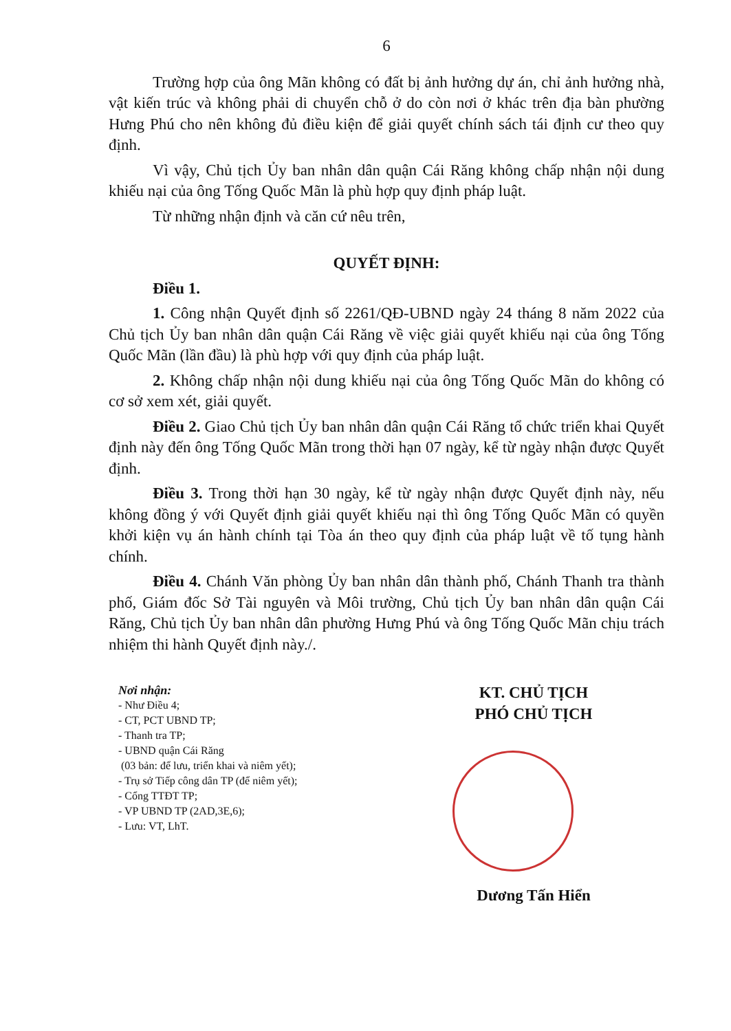6
Trường hợp của ông Mãn không có đất bị ảnh hưởng dự án, chỉ ảnh hưởng nhà, vật kiến trúc và không phải di chuyển chỗ ở do còn nơi ở khác trên địa bàn phường Hưng Phú cho nên không đủ điều kiện để giải quyết chính sách tái định cư theo quy định.
Vì vậy, Chủ tịch Ủy ban nhân dân quận Cái Răng không chấp nhận nội dung khiếu nại của ông Tống Quốc Mãn là phù hợp quy định pháp luật.
Từ những nhận định và căn cứ nêu trên,
QUYẾT ĐỊNH:
Điều 1.
1. Công nhận Quyết định số 2261/QĐ-UBND ngày 24 tháng 8 năm 2022 của Chủ tịch Ủy ban nhân dân quận Cái Răng về việc giải quyết khiếu nại của ông Tống Quốc Mãn (lần đầu) là phù hợp với quy định của pháp luật.
2. Không chấp nhận nội dung khiếu nại của ông Tống Quốc Mãn do không có cơ sở xem xét, giải quyết.
Điều 2. Giao Chủ tịch Ủy ban nhân dân quận Cái Răng tổ chức triển khai Quyết định này đến ông Tống Quốc Mãn trong thời hạn 07 ngày, kể từ ngày nhận được Quyết định.
Điều 3. Trong thời hạn 30 ngày, kể từ ngày nhận được Quyết định này, nếu không đồng ý với Quyết định giải quyết khiếu nại thì ông Tống Quốc Mãn có quyền khởi kiện vụ án hành chính tại Tòa án theo quy định của pháp luật về tố tụng hành chính.
Điều 4. Chánh Văn phòng Ủy ban nhân dân thành phố, Chánh Thanh tra thành phố, Giám đốc Sở Tài nguyên và Môi trường, Chủ tịch Ủy ban nhân dân quận Cái Răng, Chủ tịch Ủy ban nhân dân phường Hưng Phú và ông Tống Quốc Mãn chịu trách nhiệm thi hành Quyết định này./.
Nơi nhận:
- Như Điều 4;
- CT, PCT UBND TP;
- Thanh tra TP;
- UBND quận Cái Răng
(03 bản: để lưu, triển khai và niêm yết);
- Trụ sở Tiếp công dân TP (để niêm yết);
- Cổng TTĐT TP;
- VP UBND TP (2AD,3E,6);
- Lưu: VT, LhT.
KT. CHỦ TỊCH
PHÓ CHỦ TỊCH
Dương Tấn Hiển